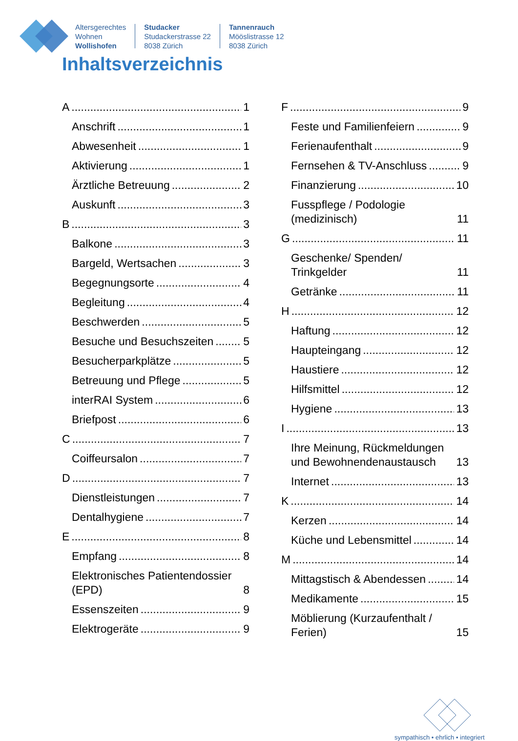Altersgerechtes
Wohnen
Wollishofen
Studacker
Studackerstrasse 22
8038 Zürich
Tannenrauch
Mööslistrasse 12
8038 Zürich
Inhaltsverzeichnis
A 1
Anschrift 1
Abwesenheit 1
Aktivierung 1
Ärztliche Betreuung 2
Auskunft 3
B 3
Balkone 3
Bargeld, Wertsachen 3
Begegnungsorte 4
Begleitung 4
Beschwerden 5
Besuche und Besuchszeiten 5
Besucherparkplätze 5
Betreuung und Pflege 5
interRAI System 6
Briefpost 6
C 7
Coiffeursalon 7
D 7
Dienstleistungen 7
Dentalhygiene 7
E 8
Empfang 8
Elektronisches Patientendossier (EPD) 8
Essenszeiten 9
Elektrogeräte 9
F 9
Feste und Familienfeiern 9
Ferienaufenthalt 9
Fernsehen & TV-Anschluss 9
Finanzierung 10
Fusspflege / Podologie (medizinisch) 11
G 11
Geschenke/ Spenden/ Trinkgelder 11
Getränke 11
H 12
Haftung 12
Haupteingang 12
Haustiere 12
Hilfsmittel 12
Hygiene 13
I 13
Ihre Meinung, Rückmeldungen und Bewohnendenaustausch 13
Internet 13
K 14
Kerzen 14
Küche und Lebensmittel 14
M 14
Mittagstisch & Abendessen 14
Medikamente 15
Möblierung (Kurzaufenthalt / Ferien) 15
sympathisch • ehrlich • integriert